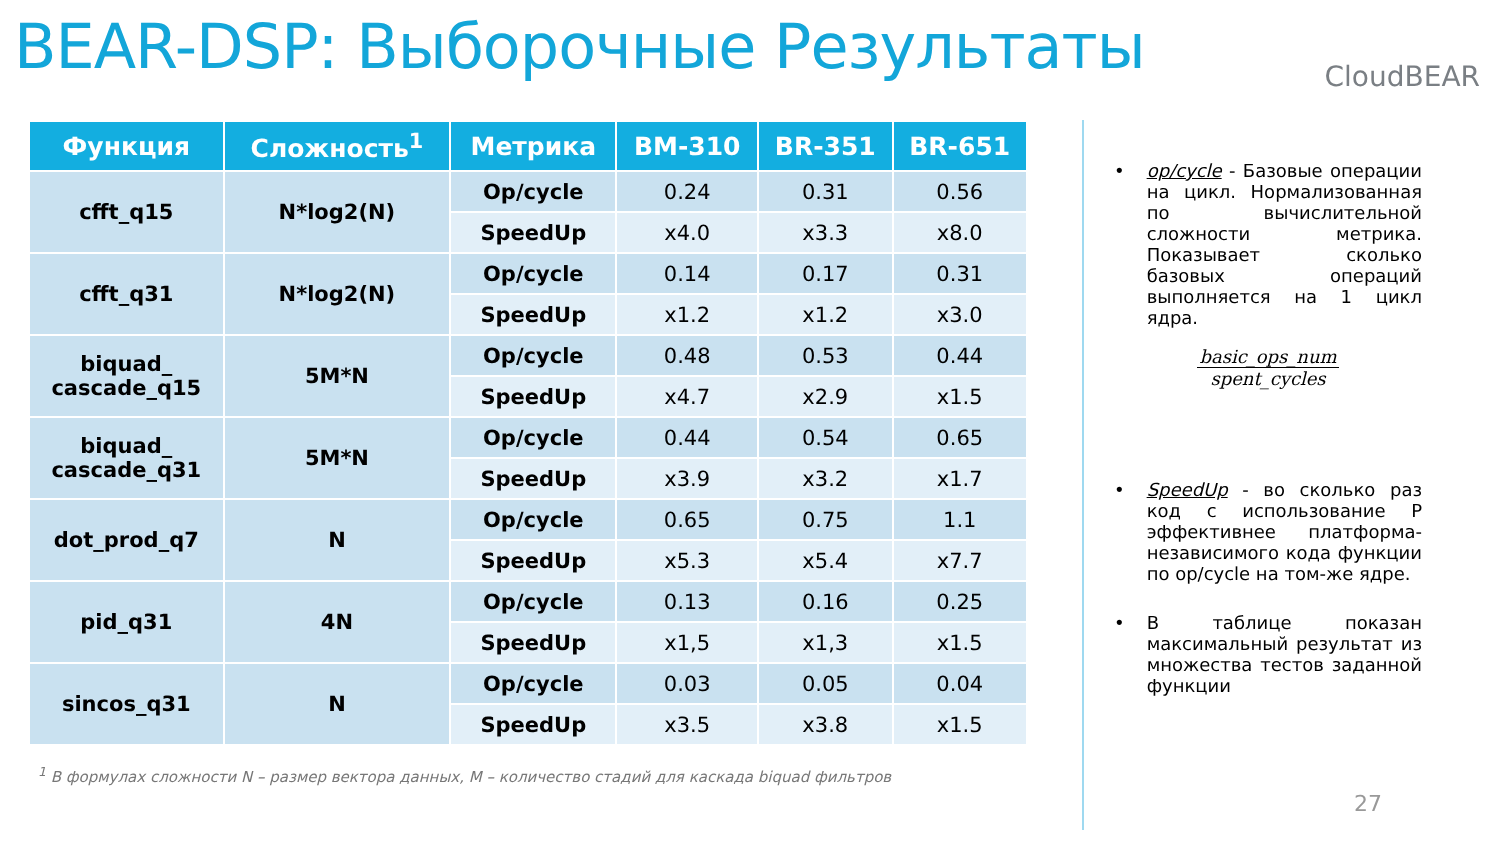BEAR-DSP: Выборочные Результаты
CloudBEAR
| Функция | Сложность<sup>1</sup> | Метрика | BM-310 | BR-351 | BR-651 |
| --- | --- | --- | --- | --- | --- |
| cfft_q15 | N*log2(N) | Op/cycle | 0.24 | 0.31 | 0.56 |
| | | SpeedUp | x4.0 | x3.3 | x8.0 |
| cfft_q31 | N*log2(N) | Op/cycle | 0.14 | 0.17 | 0.31 |
| | | SpeedUp | x1.2 | x1.2 | x3.0 |
| biquad_ cascade_q15 | 5M*N | Op/cycle | 0.48 | 0.53 | 0.44 |
| | | SpeedUp | x4.7 | x2.9 | x1.5 |
| biquad_ cascade_q31 | 5M*N | Op/cycle | 0.44 | 0.54 | 0.65 |
| | | SpeedUp | x3.9 | x3.2 | x1.7 |
| dot_prod_q7 | N | Op/cycle | 0.65 | 0.75 | 1.1 |
| | | SpeedUp | x5.3 | x5.4 | x7.7 |
| pid_q31 | 4N | Op/cycle | 0.13 | 0.16 | 0.25 |
| | | SpeedUp | x1,5 | x1,3 | x1.5 |
| sincos_q31 | N | Op/cycle | 0.03 | 0.05 | 0.04 |
| | | SpeedUp | x3.5 | x3.8 | x1.5 |
<sup>1</sup> В формулах сложности N – размер вектора данных, M – количество стадий для каскада biquad фильтров
• op/cycle - Базовые операции на цикл. Нормализованная по вычислительной сложности метрика. Показывает сколько базовых операций выполняется на 1 цикл ядра.
basic_ops_num
spent_cycles
• SpeedUp - во сколько раз код с использование P эффективнее платформа-независимого кода функции по op/cycle на том-же ядре.
• В таблице показан максимальный результат из множества тестов заданной функции
27